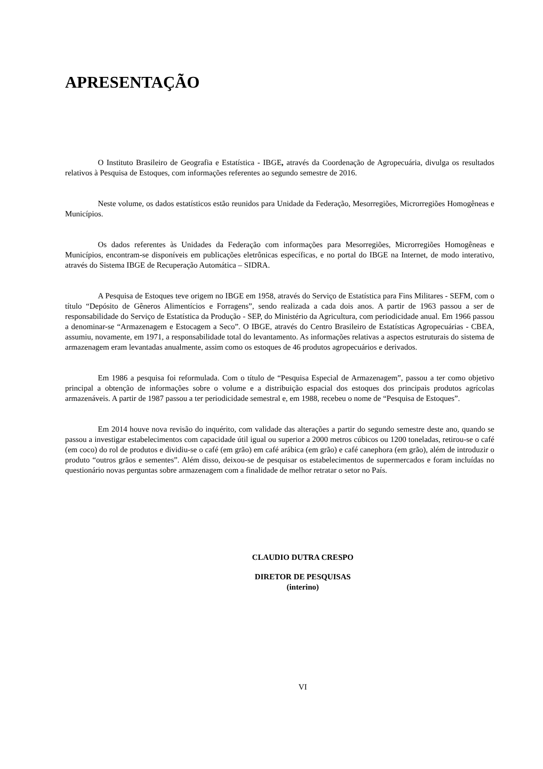APRESENTAÇÃO
O Instituto Brasileiro de Geografia e Estatística - IBGE, através da Coordenação de Agropecuária, divulga os resultados relativos à Pesquisa de Estoques, com informações referentes ao segundo semestre de 2016.
Neste volume, os dados estatísticos estão reunidos para Unidade da Federação, Mesorregiões, Microrregiões Homogêneas e Municípios.
Os dados referentes às Unidades da Federação com informações para Mesorregiões, Microrregiões Homogêneas e Municípios, encontram-se disponíveis em publicações eletrônicas específicas, e no portal do IBGE na Internet, de modo interativo, através do Sistema IBGE de Recuperação Automática – SIDRA.
A Pesquisa de Estoques teve origem no IBGE em 1958, através do Serviço de Estatística para Fins Militares - SEFM, com o título “Depósito de Gêneros Alimentícios e Forragens”, sendo realizada a cada dois anos. A partir de 1963 passou a ser de responsabilidade do Serviço de Estatística da Produção - SEP, do Ministério da Agricultura, com periodicidade anual. Em 1966 passou a denominar-se “Armazenagem e Estocagem a Seco”. O IBGE, através do Centro Brasileiro de Estatísticas Agropecuárias - CBEA, assumiu, novamente, em 1971, a responsabilidade total do levantamento. As informações relativas a aspectos estruturais do sistema de armazenagem eram levantadas anualmente, assim como os estoques de 46 produtos agropecuários e derivados.
Em 1986 a pesquisa foi reformulada. Com o título de “Pesquisa Especial de Armazenagem”, passou a ter como objetivo principal a obtenção de informações sobre o volume e a distribuição espacial dos estoques dos principais produtos agrícolas armazenáveis. A partir de 1987 passou a ter periodicidade semestral e, em 1988, recebeu o nome de “Pesquisa de Estoques”.
Em 2014 houve nova revisão do inquérito, com validade das alterações a partir do segundo semestre deste ano, quando se passou a investigar estabelecimentos com capacidade útil igual ou superior a 2000 metros cúbicos ou 1200 toneladas, retirou-se o café (em coco) do rol de produtos e dividiu-se o café (em grão) em café arábica (em grão) e café canephora (em grão), além de introduzir o produto “outros grãos e sementes”. Além disso, deixou-se de pesquisar os estabelecimentos de supermercados e foram incluídas no questionário novas perguntas sobre armazenagem com a finalidade de melhor retratar o setor no País.
CLAUDIO DUTRA CRESPO
DIRETOR DE PESQUISAS
(interino)
VI